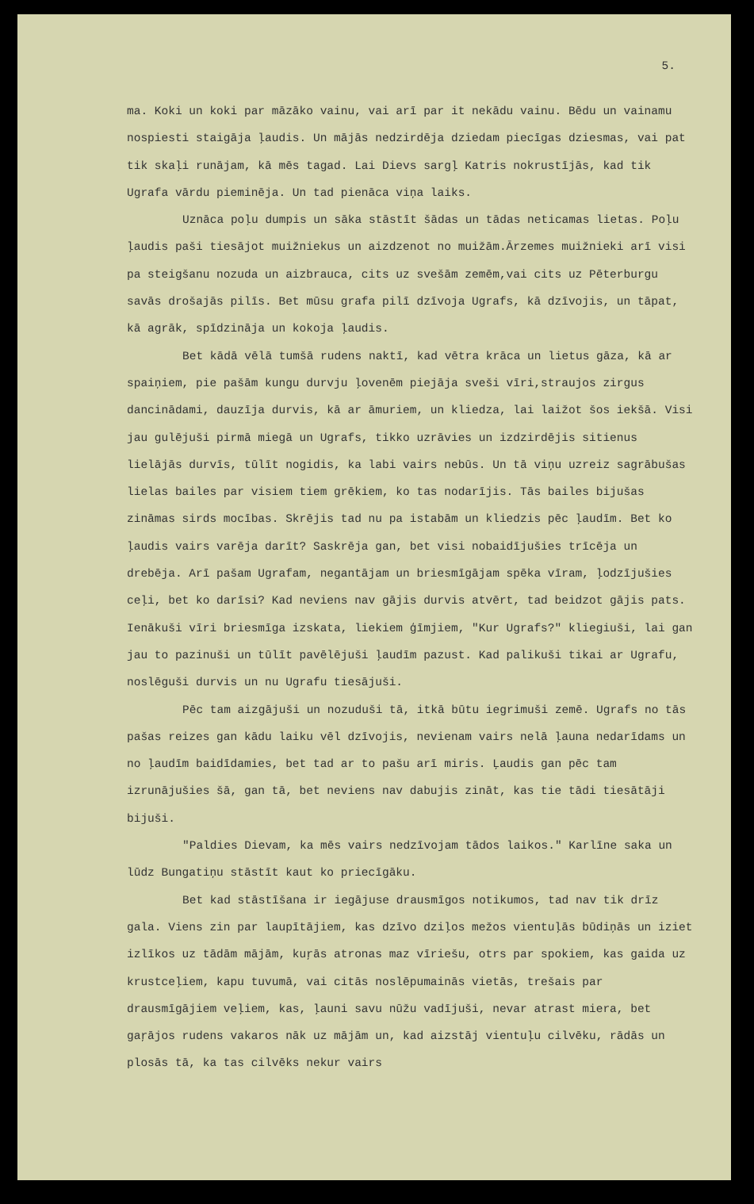5.
ma. Koki un koki par māzāko vainu, vai arī par it nekādu vainu. Bēdu un vainamu nospiesti staigāja ļaudis. Un mājās nedzirdēja dziedam piecīgas dziesmas, vai pat tik skaļi runājam, kā mēs tagad. Lai Dievs sargļ Katris nokrustījās, kad tik Ugrafa vārdu pieminēja. Un tad pienāca viņa laiks.
Uznāca poļu dumpis un sāka stāstīt šādas un tādas neticamas lietas. Poļu ļaudis paši tiesājot muižniekus un aizdzenot no muižām.Ārzemes muižnieki arī visi pa steigšanu nozuda un aizbrauca, cits uz svešām zemēm,vai cits uz Pēterburgu savās drošajās pilīs. Bet mūsu grafa pilī dzīvoja Ugrafs, kā dzīvojis, un tāpat, kā agrāk, spīdzināja un kokoja ļaudis.
Bet kādā vēlā tumšā rudens naktī, kad vētra krāca un lietus gāza, kā ar spaiņiem, pie pašām kungu durvju ļovenēm piejāja sveši vīri,straujos zirgus dancinādami, dauzīja durvis, kā ar āmuriem, un kliedza, lai laižot šos iekšā. Visi jau gulējuši pirmā miegā un Ugrafs, tikko uzrāvies un izdzirdējis sitienus lielājās durvīs, tūlīt nogidis, ka labi vairs nebūs. Un tā viņu uzreiz sagrābušas lielas bailes par visiem tiem grēkiem, ko tas nodarījis. Tās bailes bijušas zināmas sirds mocības. Skrējis tad nu pa istabām un kliedzis pēc ļaudīm. Bet ko ļaudis vairs varēja darīt? Saskrēja gan, bet visi nobaidījušies trīcēja un drebēja. Arī pašam Ugrafam, negantājam un briesmīgājam spēka vīram, ļodzījušies ceļi, bet ko darīsi? Kad neviens nav gājis durvis atvērt, tad beidzot gājis pats. Ienākuši vīri briesmīga izskata, liekiem ģīmjiem, "Kur Ugrafs?" kliegiuši, lai gan jau to pazinuši un tūlīt pavēlējuši ļaudīm pazust. Kad palikuši tikai ar Ugrafu, noslēguši durvis un nu Ugrafu tiesājuši.
Pēc tam aizgājuši un nozuduši tā, itkā būtu iegrimuši zemē. Ugrafs no tās pašas reizes gan kādu laiku vēl dzīvojis, nevienam vairs nelā ļauna nedarīdams un no ļaudīm baidīdamies, bet tad ar to pašu arī miris. Ļaudis gan pēc tam izrunājušies šā, gan tā, bet neviens nav dabujis zināt, kas tie tādi tiesātāji bijuši.
"Paldies Dievam, ka mēs vairs nedzīvojam tādos laikos." Karlīne saka un lūdz Bungatiņu stāstīt kaut ko priecīgāku.
Bet kad stāstīšana ir iegājuse drausmīgos notikumos, tad nav tik drīz gala. Viens zin par laupītājiem, kas dzīvo dziļos mežos vientuļās būdiņās un iziet izlīkos uz tādām mājām, kuŗās atronas maz vīriešu, otrs par spokiem, kas gaida uz krustceļiem, kapu tuvumā, vai citās noslēpumainās vietās, trešais par drausmīgājiem veļiem, kas, ļauni savu nūžu vadījuši, nevar atrast miera, bet gaŗājos rudens vakaros nāk uz mājām un, kad aizstāj vientuļu cilvēku, rādās un plosās tā, ka tas cilvēks nekur vairs